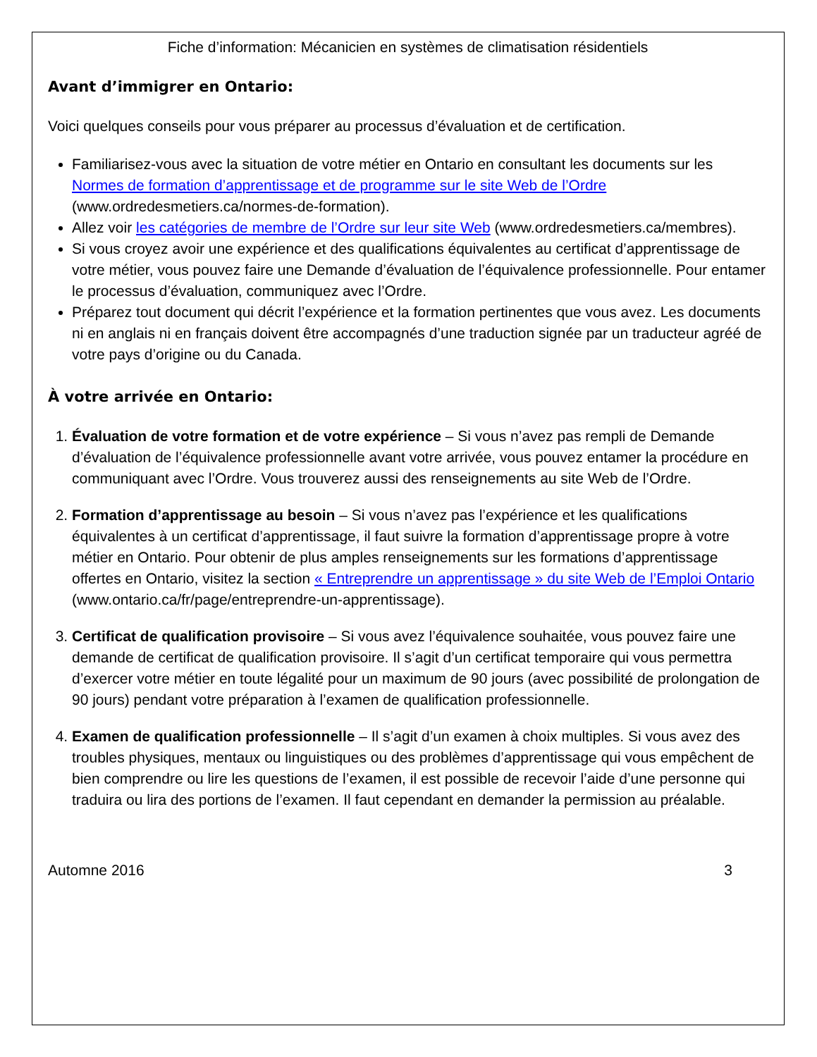Fiche d’information: Mécanicien en systèmes de climatisation résidentiels
Avant d’immigrer en Ontario:
Voici quelques conseils pour vous préparer au processus d’évaluation et de certification.
Familiarisez-vous avec la situation de votre métier en Ontario en consultant les documents sur les Normes de formation d’apprentissage et de programme sur le site Web de l’Ordre (www.ordredesmetiers.ca/normes-de-formation).
Allez voir les catégories de membre de l’Ordre sur leur site Web (www.ordredesmetiers.ca/membres).
Si vous croyez avoir une expérience et des qualifications équivalentes au certificat d’apprentissage de votre métier, vous pouvez faire une Demande d’évaluation de l’équivalence professionnelle. Pour entamer le processus d’évaluation, communiquez avec l’Ordre.
Préparez tout document qui décrit l’expérience et la formation pertinentes que vous avez. Les documents ni en anglais ni en français doivent être accompagnés d’une traduction signée par un traducteur agréé de votre pays d’origine ou du Canada.
À votre arrivée en Ontario:
1. Évaluation de votre formation et de votre expérience – Si vous n’avez pas rempli de Demande d’évaluation de l’équivalence professionnelle avant votre arrivée, vous pouvez entamer la procédure en communiquant avec l’Ordre. Vous trouverez aussi des renseignements au site Web de l’Ordre.
2. Formation d’apprentissage au besoin – Si vous n’avez pas l’expérience et les qualifications équivalentes à un certificat d’apprentissage, il faut suivre la formation d’apprentissage propre à votre métier en Ontario. Pour obtenir de plus amples renseignements sur les formations d’apprentissage offertes en Ontario, visitez la section « Entreprendre un apprentissage » du site Web de l’Emploi Ontario (www.ontario.ca/fr/page/entreprendre-un-apprentissage).
3. Certificat de qualification provisoire – Si vous avez l’équivalence souhaitée, vous pouvez faire une demande de certificat de qualification provisoire. Il s’agit d’un certificat temporaire qui vous permettra d’exercer votre métier en toute légalité pour un maximum de 90 jours (avec possibilité de prolongation de 90 jours) pendant votre préparation à l’examen de qualification professionnelle.
4. Examen de qualification professionnelle – Il s’agit d’un examen à choix multiples. Si vous avez des troubles physiques, mentaux ou linguistiques ou des problèmes d’apprentissage qui vous empêchent de bien comprendre ou lire les questions de l’examen, il est possible de recevoir l’aide d’une personne qui traduira ou lira des portions de l’examen. Il faut cependant en demander la permission au préalable.
Automne 2016 3